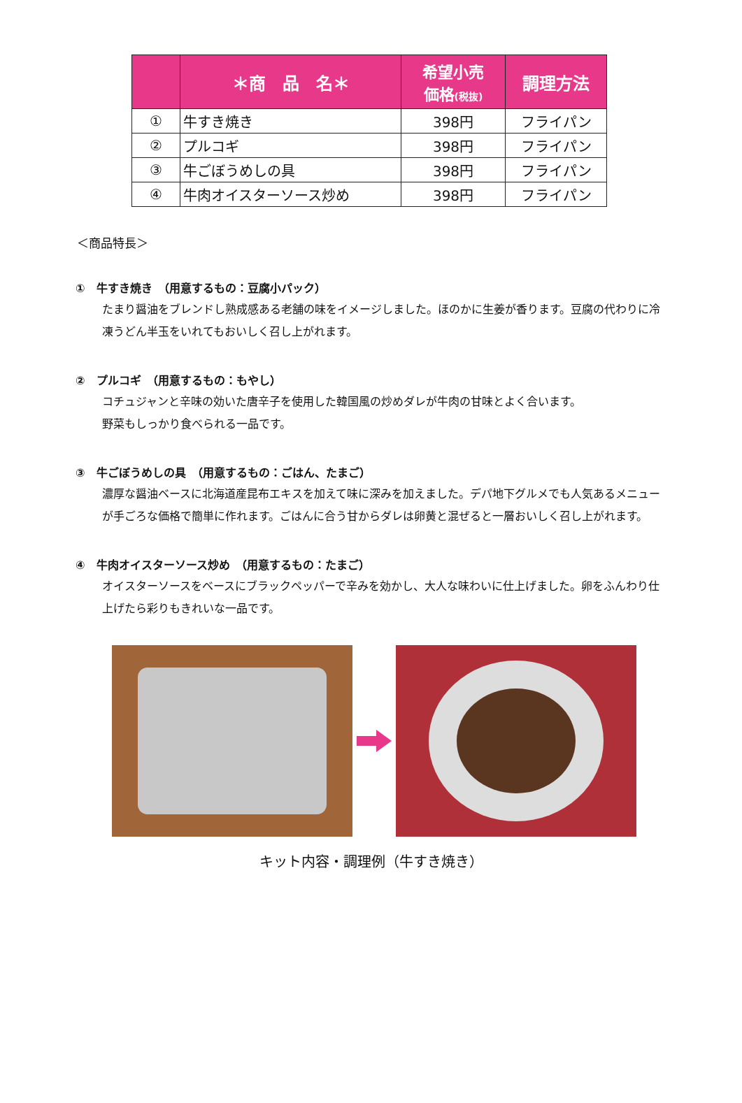| | ＊商 品 名＊ | 希望小売 価格 (税抜) | 調理方法 |
| --- | --- | --- | --- |
| ① | 牛すき焼き | 398円 | フライパン |
| ② | プルコギ | 398円 | フライパン |
| ③ | 牛ごぼうめしの具 | 398円 | フライパン |
| ④ | 牛肉オイスターソース炒め | 398円 | フライパン |
＜商品特長＞
①　牛すき焼き　（用意するもの：豆腐小パック）
たまり醤油をブレンドし熟成感ある老舗の味をイメージしました。ほのかに生姜が香ります。豆腐の代わりに冷凍うどん半玉をいれてもおいしく召し上がれます。
②　プルコギ　（用意するもの：もやし）
コチュジャンと辛味の効いた唐辛子を使用した韓国風の炒めダレが牛肉の甘味とよく合います。
野菜もしっかり食べられる一品です。
③　牛ごぼうめしの具　（用意するもの：ごはん、たまご）
濃厚な醤油ベースに北海道産昆布エキスを加えて味に深みを加えました。デパ地下グルメでも人気あるメニューが手ごろな価格で簡単に作れます。ごはんに合う甘からダレは卵黄と混ぜると一層おいしく召し上がれます。
④　牛肉オイスターソース炒め　（用意するもの：たまご）
オイスターソースをベースにブラックペッパーで辛みを効かし、大人な味わいに仕上げました。卵をふんわり仕上げたら彩りもきれいな一品です。
キット内容・調理例（牛すき焼き）